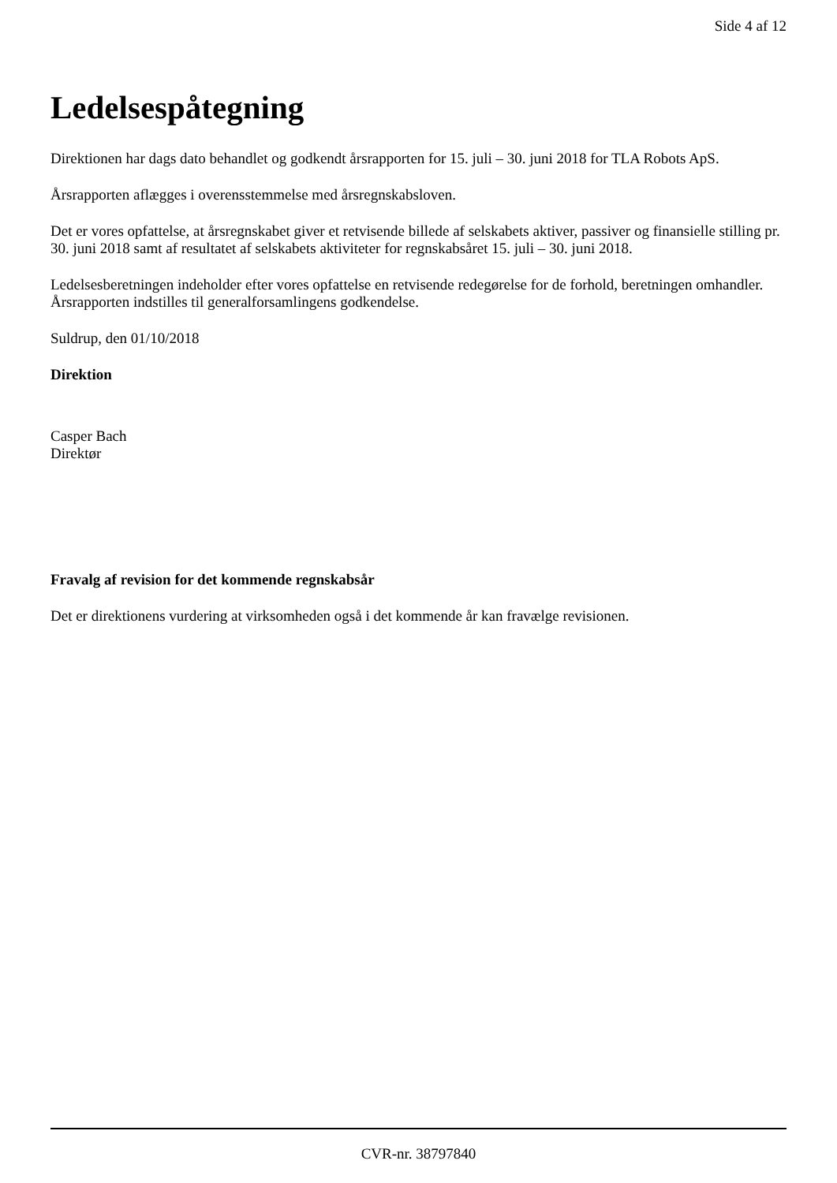Side 4 af 12
Ledelsespåtegning
Direktionen har dags dato behandlet og godkendt årsrapporten for 15. juli – 30. juni 2018 for TLA Robots ApS.
Årsrapporten aflægges i overensstemmelse med årsregnskabsloven.
Det er vores opfattelse, at årsregnskabet giver et retvisende billede af selskabets aktiver, passiver og finansielle stilling pr. 30. juni 2018 samt af resultatet af selskabets aktiviteter for regnskabsåret 15. juli – 30. juni 2018.
Ledelsesberetningen indeholder efter vores opfattelse en retvisende redegørelse for de forhold, beretningen omhandler.
Årsrapporten indstilles til generalforsamlingens godkendelse.
Suldrup, den 01/10/2018
Direktion
Casper Bach
Direktør
Fravalg af revision for det kommende regnskabsår
Det er direktionens vurdering at virksomheden også i det kommende år kan fravælge revisionen.
CVR-nr. 38797840